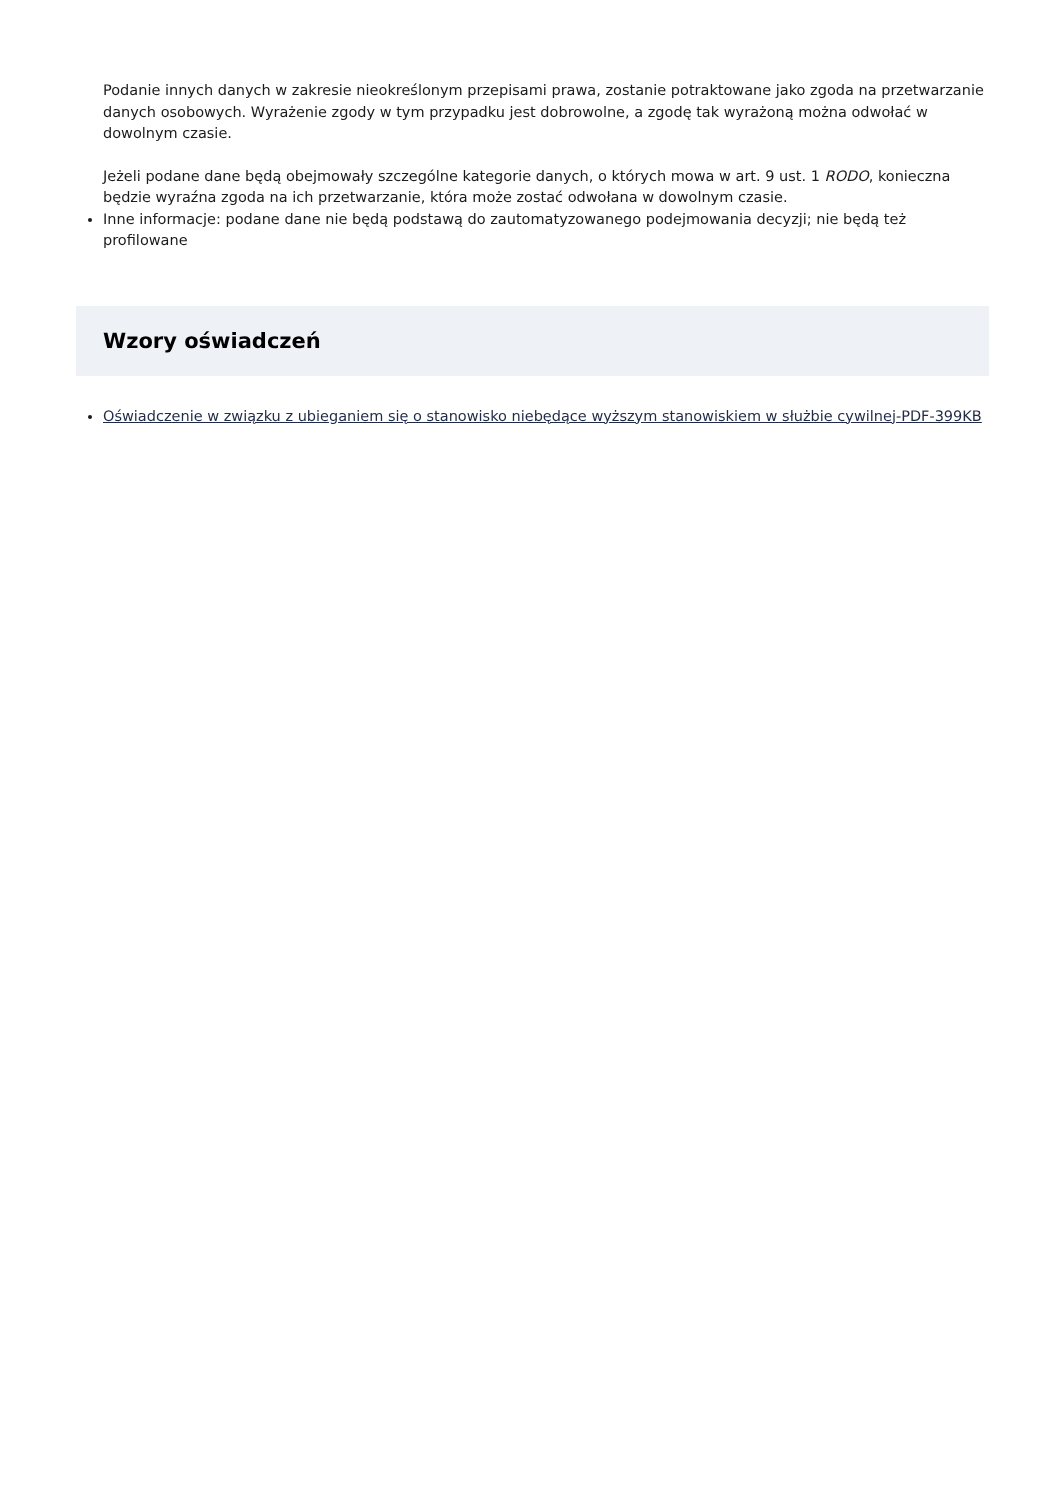Podanie innych danych w zakresie nieokreślonym przepisami prawa, zostanie potraktowane jako zgoda na przetwarzanie danych osobowych. Wyrażenie zgody w tym przypadku jest dobrowolne, a zgodę tak wyrażoną można odwołać w dowolnym czasie.
Jeżeli podane dane będą obejmowały szczególne kategorie danych, o których mowa w art. 9 ust. 1 RODO, konieczna będzie wyraźna zgoda na ich przetwarzanie, która może zostać odwołana w dowolnym czasie.
Inne informacje: podane dane nie będą podstawą do zautomatyzowanego podejmowania decyzji; nie będą też profilowane
Wzory oświadczeń
Oświadczenie w związku z ubieganiem się o stanowisko niebędące wyższym stanowiskiem w służbie cywilnej-PDF-399KB